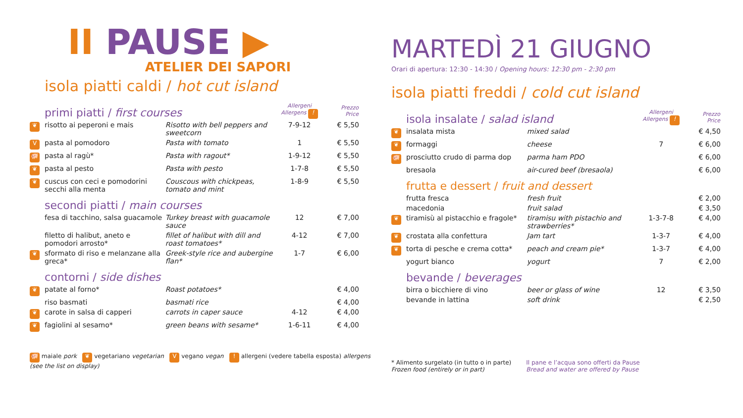II PAUSE ▶
ATELIER DEI SAPORI
isola piatti caldi / hot cut island
| | primi piatti / first courses | | Allergeni Allergens ! | Prezzo Price |
| ❦ | risotto ai peperoni e mais | Risotto with bell peppers and sweetcorn | 7-9-12 | € 5,50 |
| V | pasta al pomodoro | Pasta with tomato | 1 | € 5,50 |
| 🐖 | pasta al ragù* | Pasta with ragout* | 1-9-12 | € 5,50 |
| ❦ | pasta al pesto | Pasta with pesto | 1-7-8 | € 5,50 |
| ❦ | cuscus con ceci e pomodorini secchi alla menta | Couscous with chickpeas, tomato and mint | 1-8-9 | € 5,50 |
| | secondi piatti / main courses | | | |
| | fesa di tacchino, salsa guacamole | Turkey breast with guacamole sauce | 12 | € 7,00 |
| | filetto di halibut, aneto e pomodori arrosto* | fillet of halibut with dill and roast tomatoes* | 4-12 | € 7,00 |
| ❦ | sformato di riso e melanzane alla greca* | Greek-style rice and aubergine flan* | 1-7 | € 6,00 |
| | contorni / side dishes | | | |
| ❦ | patate al forno* | Roast potatoes* | | € 4,00 |
| | riso basmati | basmati rice | | € 4,00 |
| ❦ | carote in salsa di capperi | carrots in caper sauce | 4-12 | € 4,00 |
| ❦ | fagiolini al sesamo* | green beans with sesame* | 1-6-11 | € 4,00 |
🐖 maiale pork ❦ vegetariano vegetarian V vegano vegan ! allergeni (vedere tabella esposta) allergens (see the list on display)
MARTEDÌ 21 GIUGNO
Orari di apertura: 12:30 - 14:30 / Opening hours: 12:30 pm - 2:30 pm
isola piatti freddi / cold cut island
| | isola insalate / salad island | | Allergeni Allergens ! | Prezzo Price |
| ❦ | insalata mista | mixed salad | | € 4,50 |
| ❦ | formaggi | cheese | 7 | € 6,00 |
| 🐖 | prosciutto crudo di parma dop | parma ham PDO | | € 6,00 |
| | bresaola | air-cured beef (bresaola) | | € 6,00 |
| | frutta e dessert / fruit and dessert | | | |
| | frutta fresca | fresh fruit | | € 2,00 |
| | macedonia | fruit salad | | € 3,50 |
| ❦ | tiramisù al pistacchio e fragole* | tiramisu with pistachio and strawberries* | 1-3-7-8 | € 4,00 |
| ❦ | crostata alla confettura | Jam tart | 1-3-7 | € 4,00 |
| ❦ | torta di pesche e crema cotta* | peach and cream pie* | 1-3-7 | € 4,00 |
| | yogurt bianco | yogurt | 7 | € 2,00 |
| | bevande / beverages | | | |
| | birra o bicchiere di vino | beer or glass of wine | 12 | € 3,50 |
| | bevande in lattina | soft drink | | € 2,50 |
* Alimento surgelato (in tutto o in parte)
Frozen food (entirely or in part)
Il pane e l’acqua sono offerti da Pause
Bread and water are offered by Pause